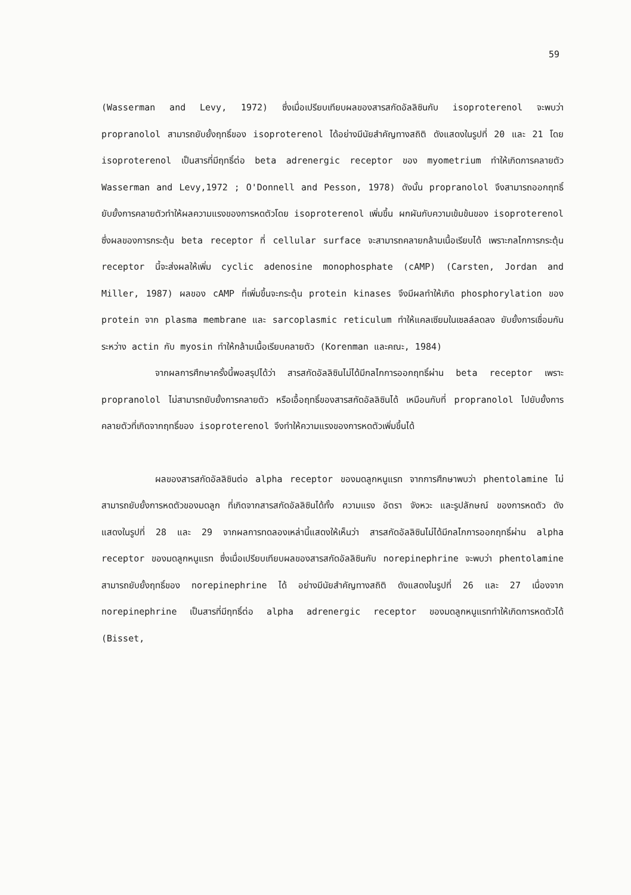59
(Wasserman and Levy, 1972) ซึ่งเมื่อเปรียบเทียบผลของสารสกัดอัลลิซินกับ isoproterenol จะพบว่า propranolol สามารถยับยั้งฤทธิ์ของ isoproterenol ได้อย่างมีนัยสำคัญทางสถิติ ดังแสดงในรูปที่ 20 และ 21 โดย isoproterenol เป็นสารที่มีฤทธิ์ต่อ beta adrenergic receptor ของ myometrium ทำให้เกิดการคลายตัว Wasserman and Levy,1972 ; O'Donnell and Pesson, 1978) ดังนั้น propranolol จึงสามารถออกฤทธิ์ยับยั้งการคลายตัวทำให้ผลความแรงของการหดตัวโดย isoproterenol เพิ่มขึ้น ผกผันกับความเข้มข้นของ isoproterenol ซึ่งผลของการกระตุ้น beta receptor ที่ cellular surface จะสามารถคลายกล้ามเนื้อเรียบได้ เพราะกลไกการกระตุ้น receptor นี้จะส่งผลให้เพิ่ม cyclic adenosine monophosphate (cAMP) (Carsten, Jordan and Miller, 1987) ผลของ cAMP ที่เพิ่มขึ้นจะกระตุ้น protein kinases จึงมีผลทำให้เกิด phosphorylation ของ protein จาก plasma membrane และ sarcoplasmic reticulum ทำให้แคลเซียมในเซลล์ลดลง ยับยั้งการเชื่อมกันระหว่าง actin กับ myosin ทำให้กล้ามเนื้อเรียบคลายตัว (Korenman และคณะ, 1984)
จากผลการศึกษาครั้งนี้พอสรุปได้ว่า สารสกัดอัลลิซินไม่ได้มีกลไกการออกฤทธิ์ผ่าน beta receptor เพราะ propranolol ไม่สามารถยับยั้งการคลายตัว หรือเอื้อฤทธิ์ของสารสกัดอัลลิซินได้ เหมือนกับที่ propranolol ไปยับยั้งการคลายตัวที่เกิดจากฤทธิ์ของ isoproterenol จึงทำให้ความแรงของการหดตัวเพิ่มขึ้นได้
ผลของสารสกัดอัลลิซินต่อ alpha receptor ของมดลูกหนูแรท จากการศึกษาพบว่า phentolamine ไม่สามารถยับยั้งการหดตัวของมดลูก ที่เกิดจากสารสกัดอัลลิซินได้ทั้ง ความแรง อัตรา จังหวะ และรูปลักษณ์ ของการหดตัว ดังแสดงในรูปที่ 28 และ 29 จากผลการทดลองเหล่านี้แสดงให้เห็นว่า สารสกัดอัลลิซินไม่ได้มีกลไกการออกฤทธิ์ผ่าน alpha receptor ของมดลูกหนูแรท ซึ่งเมื่อเปรียบเทียบผลของสารสกัดอัลลิซินกับ norepinephrine จะพบว่า phentolamine สามารถยับยั้งฤทธิ์ของ norepinephrine ได้ อย่างมีนัยสำคัญทางสถิติ ดังแสดงในรูปที่ 26 และ 27 เนื่องจาก norepinephrine เป็นสารที่มีฤทธิ์ต่อ alpha adrenergic receptor ของมดลูกหนูแรททำให้เกิดการหดตัวได้ (Bisset,